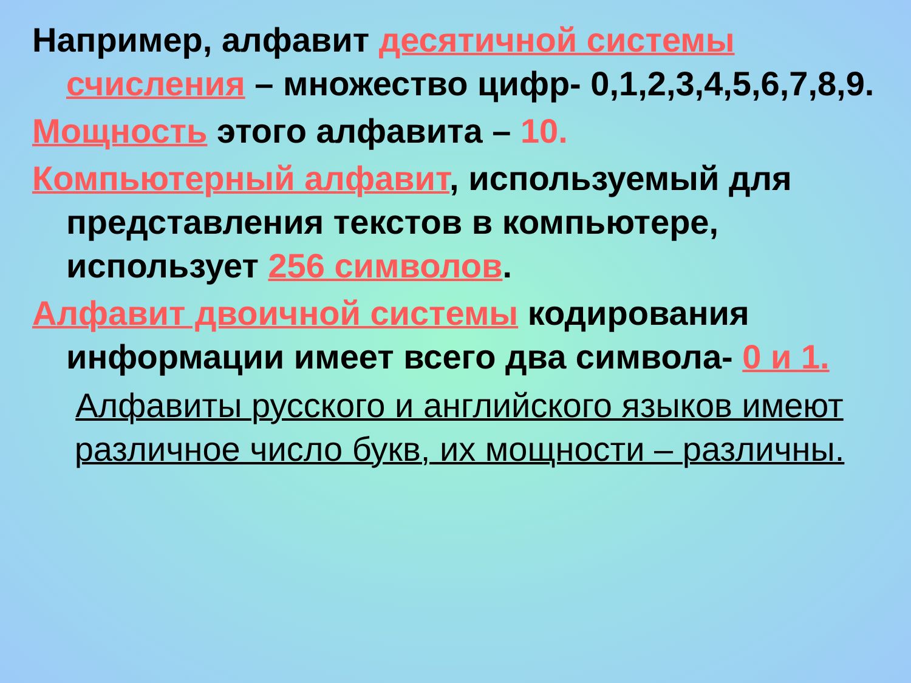Например, алфавит десятичной системы счисления – множество цифр- 0,1,2,3,4,5,6,7,8,9.
Мощность этого алфавита – 10.
Компьютерный алфавит, используемый для представления текстов в компьютере, использует 256 символов.
Алфавит двоичной системы кодирования информации имеет всего два символа- 0 и 1.
Алфавиты русского и английского языков имеют различное число букв, их мощности – различны.